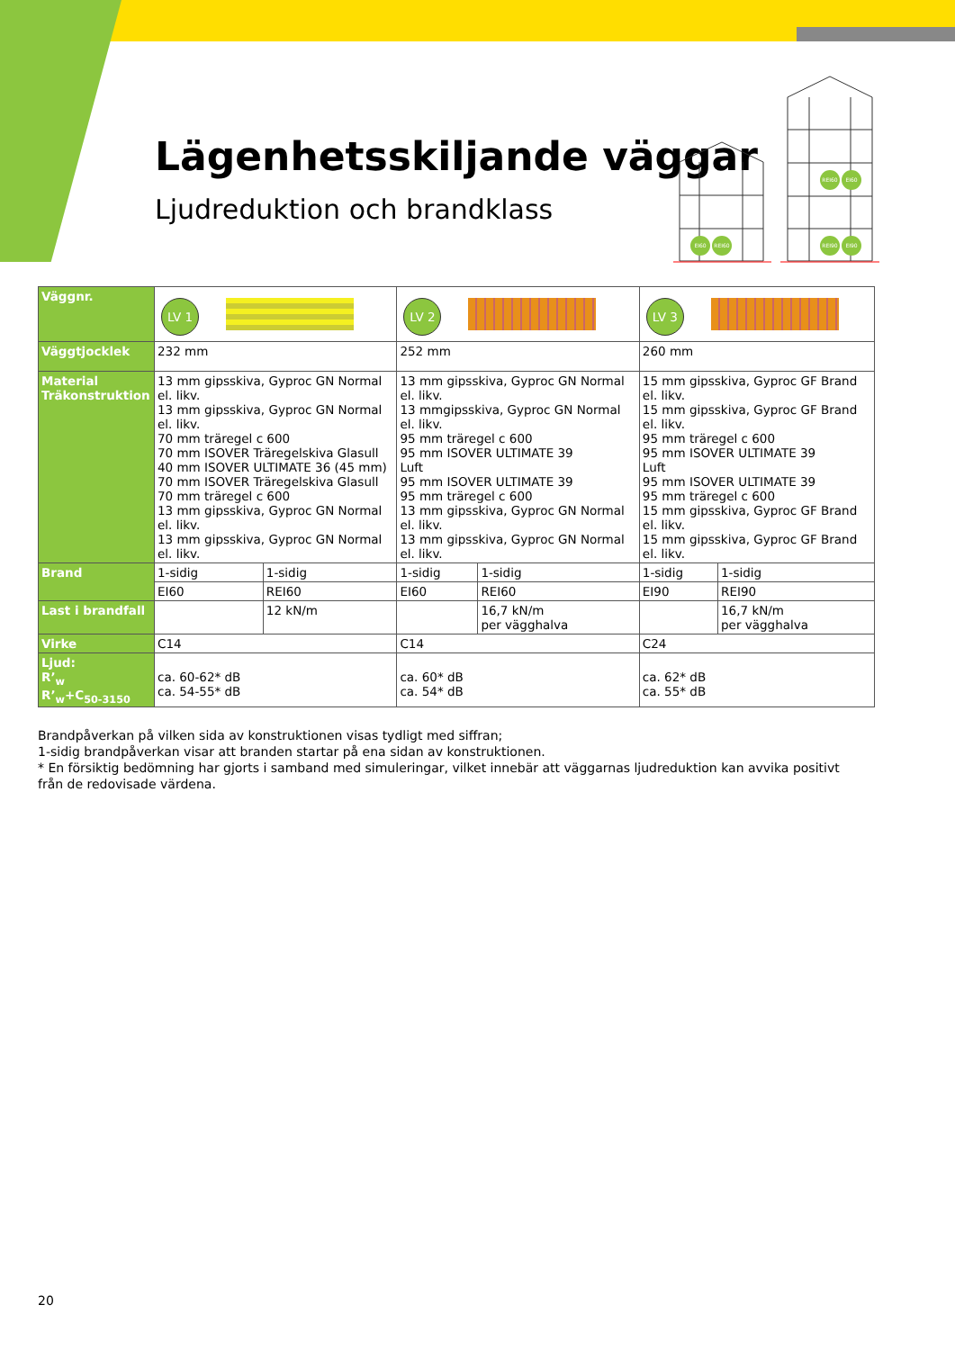Lägenhetsskiljande väggar
Ljudreduktion och brandklass
EI60
REI60
REI60
EI60
REI90
EI90
| Väggnr. | LV 1 | | LV 2 | | LV 3 | |
| Väggtjocklek | 232 mm | | 252 mm | | 260 mm | |
| Material Träkonstruktion | 13 mm gipsskiva, Gyproc GN Normal el. likv. 13 mm gipsskiva, Gyproc GN Normal el. likv. 70 mm träregel c 600 70 mm ISOVER Träregelskiva Glasull 40 mm ISOVER ULTIMATE 36 (45 mm) 70 mm ISOVER Träregelskiva Glasull 70 mm träregel c 600 13 mm gipsskiva, Gyproc GN Normal el. likv. 13 mm gipsskiva, Gyproc GN Normal el. likv. | | 13 mm gipsskiva, Gyproc GN Normal el. likv. 13 mmgipsskiva, Gyproc GN Normal el. likv. 95 mm träregel c 600 95 mm ISOVER ULTIMATE 39 Luft 95 mm ISOVER ULTIMATE 39 95 mm träregel c 600 13 mm gipsskiva, Gyproc GN Normal el. likv. 13 mm gipsskiva, Gyproc GN Normal el. likv. | | 15 mm gipsskiva, Gyproc GF Brand el. likv. 15 mm gipsskiva, Gyproc GF Brand el. likv. 95 mm träregel c 600 95 mm ISOVER ULTIMATE 39 Luft 95 mm ISOVER ULTIMATE 39 95 mm träregel c 600 15 mm gipsskiva, Gyproc GF Brand el. likv. 15 mm gipsskiva, Gyproc GF Brand el. likv. | |
| Brand | 1-sidig | 1-sidig | 1-sidig | 1-sidig | 1-sidig | 1-sidig |
| | EI60 | REI60 | EI60 | REI60 | EI90 | REI90 |
| Last i brandfall | | 12 kN/m | | 16,7 kN/m per vägghalva | | 16,7 kN/m per vägghalva |
| Virke | C14 | | C14 | | C24 | |
| Ljud: R’<sub>w</sub> R’<sub>w</sub>+C<sub>50-3150</sub> | ca. 60-62* dB ca. 54-55* dB | | ca. 60* dB ca. 54* dB | | ca. 62* dB ca. 55* dB | |
Brandpåverkan på vilken sida av konstruktionen visas tydligt med siffran;
1-sidig brandpåverkan visar att branden startar på ena sidan av konstruktionen.
* En försiktig bedömning har gjorts i samband med simuleringar, vilket innebär att väggarnas ljudreduktion kan avvika positivt från de redovisade värdena.
20